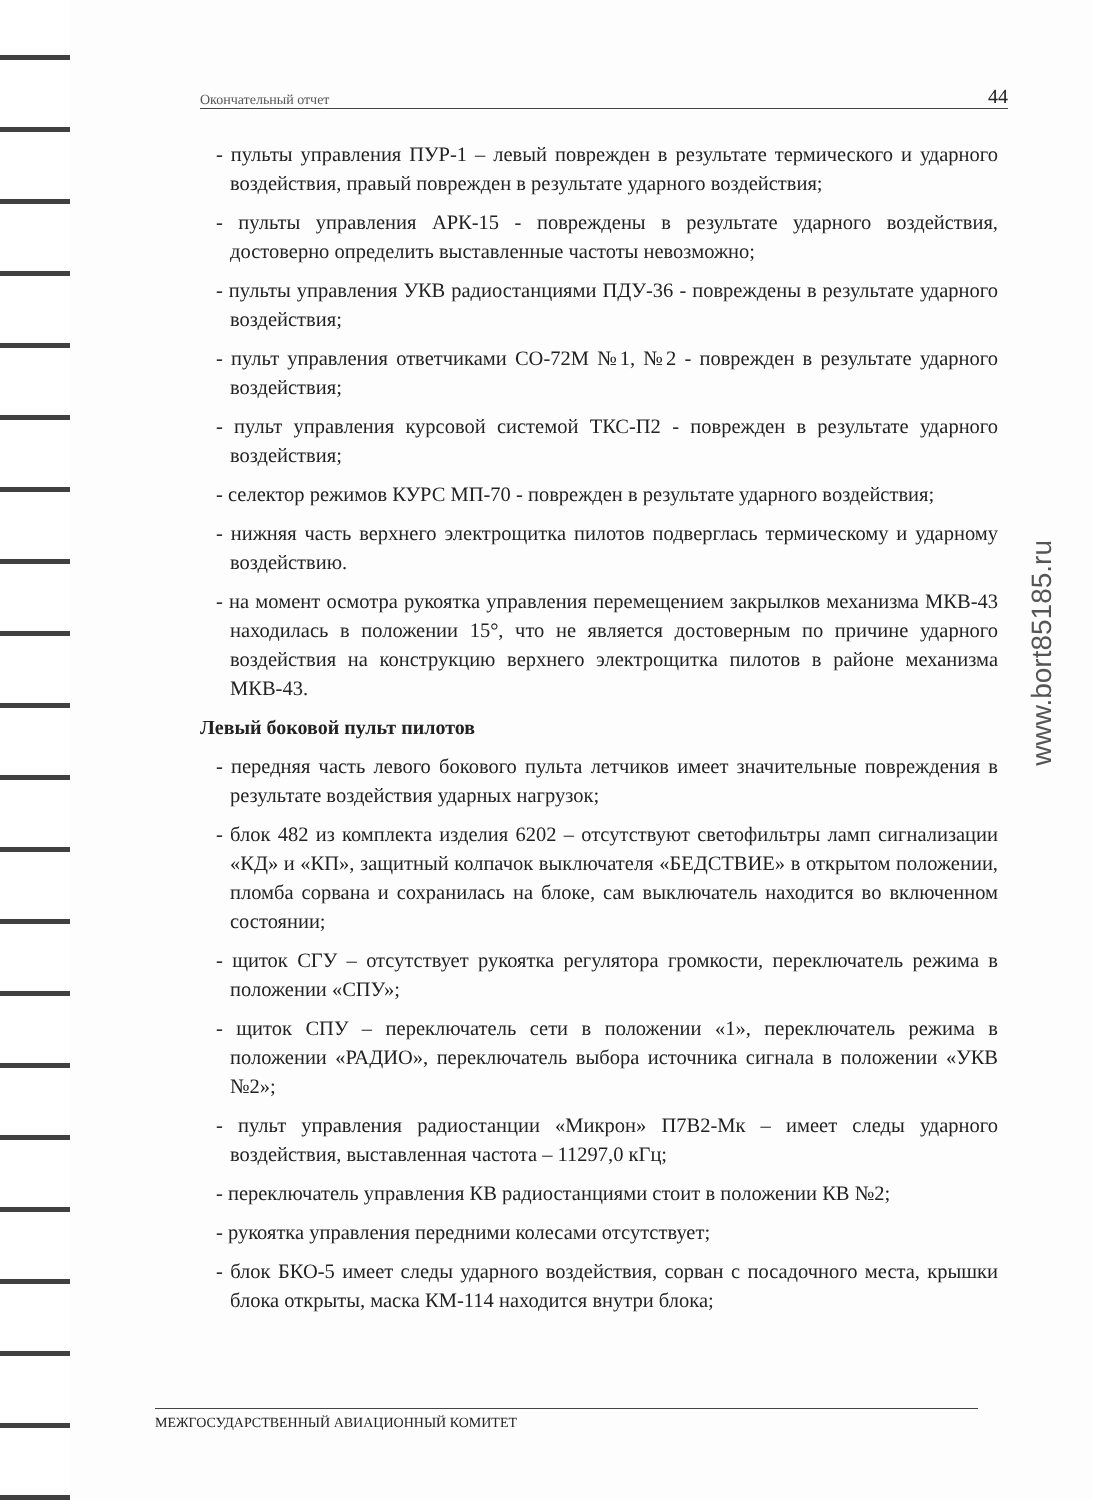Окончательный отчет 44
- пульты управления ПУР-1 – левый поврежден в результате термического и ударного воздействия, правый поврежден в результате ударного воздействия;
- пульты управления АРК-15 - повреждены в результате ударного воздействия, достоверно определить выставленные частоты невозможно;
- пульты управления УКВ радиостанциями ПДУ-36 - повреждены в результате ударного воздействия;
- пульт управления ответчиками СО-72М №1, №2 - поврежден в результате ударного воздействия;
- пульт управления курсовой системой ТКС-П2 - поврежден в результате ударного воздействия;
- селектор режимов КУРС МП-70 - поврежден в результате ударного воздействия;
- нижняя часть верхнего электрощитка пилотов подверглась термическому и ударному воздействию.
- на момент осмотра рукоятка управления перемещением закрылков механизма МКВ-43 находилась в положении 15°, что не является достоверным по причине ударного воздействия на конструкцию верхнего электрощитка пилотов в районе механизма МКВ-43.
Левый боковой пульт пилотов
- передняя часть левого бокового пульта летчиков имеет значительные повреждения в результате воздействия ударных нагрузок;
- блок 482 из комплекта изделия 6202 – отсутствуют светофильтры ламп сигнализации «КД» и «КП», защитный колпачок выключателя «БЕДСТВИЕ» в открытом положении, пломба сорвана и сохранилась на блоке, сам выключатель находится во включенном состоянии;
- щиток СГУ – отсутствует рукоятка регулятора громкости, переключатель режима в положении «СПУ»;
- щиток СПУ – переключатель сети в положении «1», переключатель режима в положении «РАДИО», переключатель выбора источника сигнала в положении «УКВ №2»;
- пульт управления радиостанции «Микрон» П7В2-Мк – имеет следы ударного воздействия, выставленная частота – 11297,0 кГц;
- переключатель управления КВ радиостанциями стоит в положении КВ №2;
- рукоятка управления передними колесами отсутствует;
- блок БКО-5 имеет следы ударного воздействия, сорван с посадочного места, крышки блока открыты, маска КМ-114 находится внутри блока;
www.bort85185.ru
МЕЖГОСУДАРСТВЕННЫЙ АВИАЦИОННЫЙ КОМИТЕТ